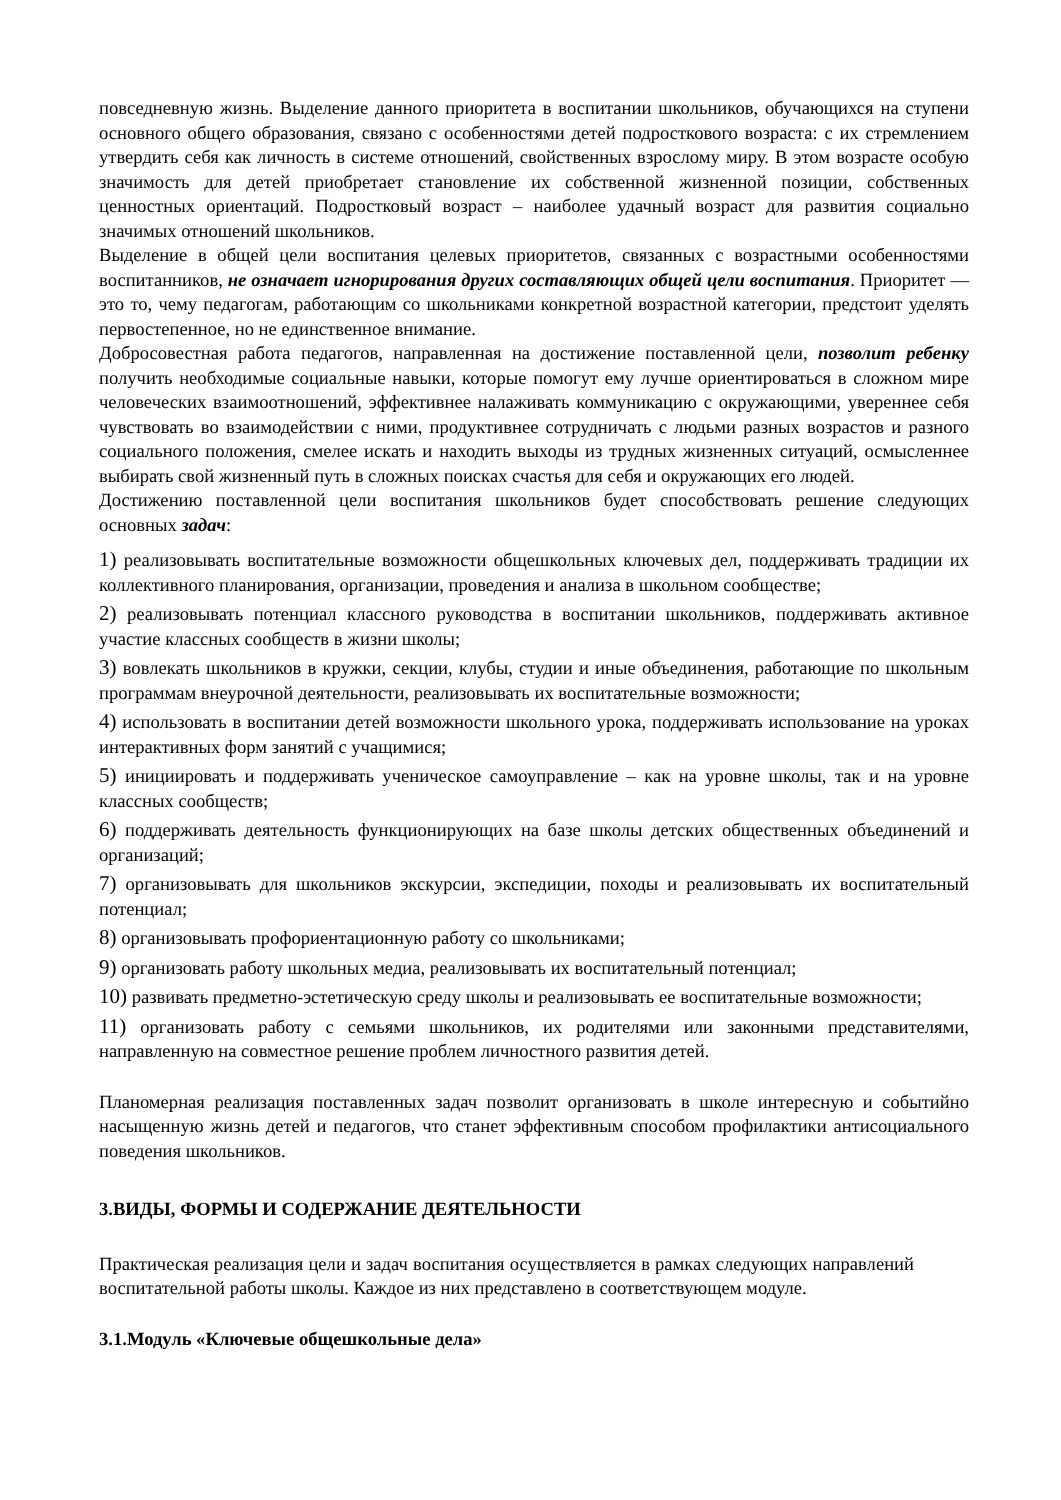повседневную жизнь. Выделение данного приоритета в воспитании школьников, обучающихся на ступени основного общего образования, связано с особенностями детей подросткового возраста: с их стремлением утвердить себя как личность в системе отношений, свойственных взрослому миру. В этом возрасте особую значимость для детей приобретает становление их собственной жизненной позиции, собственных ценностных ориентаций. Подростковый возраст – наиболее удачный возраст для развития социально значимых отношений школьников.
Выделение в общей цели воспитания целевых приоритетов, связанных с возрастными особенностями воспитанников, не означает игнорирования других составляющих общей цели воспитания. Приоритет — это то, чему педагогам, работающим со школьниками конкретной возрастной категории, предстоит уделять первостепенное, но не единственное внимание.
Добросовестная работа педагогов, направленная на достижение поставленной цели, позволит ребенку получить необходимые социальные навыки, которые помогут ему лучше ориентироваться в сложном мире человеческих взаимоотношений, эффективнее налаживать коммуникацию с окружающими, увереннее себя чувствовать во взаимодействии с ними, продуктивнее сотрудничать с людьми разных возрастов и разного социального положения, смелее искать и находить выходы из трудных жизненных ситуаций, осмысленнее выбирать свой жизненный путь в сложных поисках счастья для себя и окружающих его людей.
Достижению поставленной цели воспитания школьников будет способствовать решение следующих основных задач:
1) реализовывать воспитательные возможности общешкольных ключевых дел, поддерживать традиции их коллективного планирования, организации, проведения и анализа в школьном сообществе;
2) реализовывать потенциал классного руководства в воспитании школьников, поддерживать активное участие классных сообществ в жизни школы;
3) вовлекать школьников в кружки, секции, клубы, студии и иные объединения, работающие по школьным программам внеурочной деятельности, реализовывать их воспитательные возможности;
4) использовать в воспитании детей возможности школьного урока, поддерживать использование на уроках интерактивных форм занятий с учащимися;
5) инициировать и поддерживать ученическое самоуправление – как на уровне школы, так и на уровне классных сообществ;
6) поддерживать деятельность функционирующих на базе школы детских общественных объединений и организаций;
7) организовывать для школьников экскурсии, экспедиции, походы и реализовывать их воспитательный потенциал;
8) организовывать профориентационную работу со школьниками;
9) организовать работу школьных медиа, реализовывать их воспитательный потенциал;
10) развивать предметно-эстетическую среду школы и реализовывать ее воспитательные возможности;
11) организовать работу с семьями школьников, их родителями или законными представителями, направленную на совместное решение проблем личностного развития детей.
Планомерная реализация поставленных задач позволит организовать в школе интересную и событийно насыщенную жизнь детей и педагогов, что станет эффективным способом профилактики антисоциального поведения школьников.
3.ВИДЫ, ФОРМЫ И СОДЕРЖАНИЕ ДЕЯТЕЛЬНОСТИ
Практическая реализация цели и задач воспитания осуществляется в рамках следующих направлений воспитательной работы школы. Каждое из них представлено в соответствующем модуле.
3.1.Модуль «Ключевые общешкольные дела»